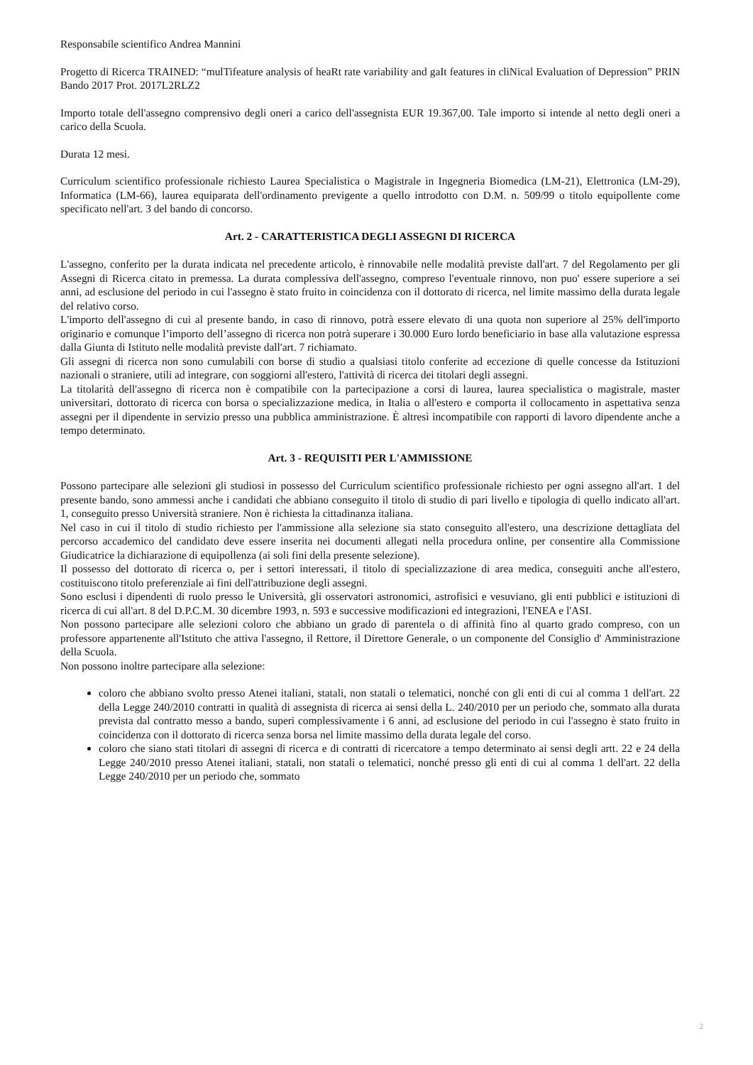Responsabile scientifico Andrea Mannini
Progetto di Ricerca TRAINED: “mulTifeature analysis of heaRt rate variability and gaIt features in cliNical Evaluation of Depression” PRIN Bando 2017 Prot. 2017L2RLZ2
Importo totale dell'assegno comprensivo degli oneri a carico dell'assegnista EUR 19.367,00. Tale importo si intende al netto degli oneri a carico della Scuola.
Durata 12 mesi.
Curriculum scientifico professionale richiesto Laurea Specialistica o Magistrale in Ingegneria Biomedica (LM-21), Elettronica (LM-29), Informatica (LM-66), laurea equiparata dell'ordinamento previgente a quello introdotto con D.M. n. 509/99 o titolo equipollente come specificato nell'art. 3 del bando di concorso.
Art. 2 - CARATTERISTICA DEGLI ASSEGNI DI RICERCA
L'assegno, conferito per la durata indicata nel precedente articolo, è rinnovabile nelle modalità previste dall'art. 7 del Regolamento per gli Assegni di Ricerca citato in premessa. La durata complessiva dell'assegno, compreso l'eventuale rinnovo, non puo' essere superiore a sei anni, ad esclusione del periodo in cui l'assegno è stato fruito in coincidenza con il dottorato di ricerca, nel limite massimo della durata legale del relativo corso.
L'importo dell'assegno di cui al presente bando, in caso di rinnovo, potrà essere elevato di una quota non superiore al 25% dell'importo originario e comunque l’importo dell’assegno di ricerca non potrà superare i 30.000 Euro lordo beneficiario in base alla valutazione espressa dalla Giunta di Istituto nelle modalità previste dall'art. 7 richiamato.
Gli assegni di ricerca non sono cumulabili con borse di studio a qualsiasi titolo conferite ad eccezione di quelle concesse da Istituzioni nazionali o straniere, utili ad integrare, con soggiorni all'estero, l'attività di ricerca dei titolari degli assegni.
La titolarità dell'assegno di ricerca non è compatibile con la partecipazione a corsi di laurea, laurea specialistica o magistrale, master universitari, dottorato di ricerca con borsa o specializzazione medica, in Italia o all'estero e comporta il collocamento in aspettativa senza assegni per il dipendente in servizio presso una pubblica amministrazione. È altresì incompatibile con rapporti di lavoro dipendente anche a tempo determinato.
Art. 3 - REQUISITI PER L'AMMISSIONE
Possono partecipare alle selezioni gli studiosi in possesso del Curriculum scientifico professionale richiesto per ogni assegno all'art. 1 del presente bando, sono ammessi anche i candidati che abbiano conseguito il titolo di studio di pari livello e tipologia di quello indicato all'art. 1, conseguito presso Università straniere. Non è richiesta la cittadinanza italiana.
Nel caso in cui il titolo di studio richiesto per l'ammissione alla selezione sia stato conseguito all'estero, una descrizione dettagliata del percorso accademico del candidato deve essere inserita nei documenti allegati nella procedura online, per consentire alla Commissione Giudicatrice la dichiarazione di equipollenza (ai soli fini della presente selezione).
Il possesso del dottorato di ricerca o, per i settori interessati, il titolo di specializzazione di area medica, conseguiti anche all'estero, costituiscono titolo preferenziale ai fini dell'attribuzione degli assegni.
Sono esclusi i dipendenti di ruolo presso le Università, gli osservatori astronomici, astrofisici e vesuviano, gli enti pubblici e istituzioni di ricerca di cui all'art. 8 del D.P.C.M. 30 dicembre 1993, n. 593 e successive modificazioni ed integrazioni, l'ENEA e l'ASI.
Non possono partecipare alle selezioni coloro che abbiano un grado di parentela o di affinità fino al quarto grado compreso, con un professore appartenente all'Istituto che attiva l'assegno, il Rettore, il Direttore Generale, o un componente del Consiglio d' Amministrazione della Scuola.
Non possono inoltre partecipare alla selezione:
coloro che abbiano svolto presso Atenei italiani, statali, non statali o telematici, nonché con gli enti di cui al comma 1 dell'art. 22 della Legge 240/2010 contratti in qualità di assegnista di ricerca ai sensi della L. 240/2010 per un periodo che, sommato alla durata prevista dal contratto messo a bando, superi complessivamente i 6 anni, ad esclusione del periodo in cui l'assegno è stato fruito in coincidenza con il dottorato di ricerca senza borsa nel limite massimo della durata legale del corso.
coloro che siano stati titolari di assegni di ricerca e di contratti di ricercatore a tempo determinato ai sensi degli artt. 22 e 24 della Legge 240/2010 presso Atenei italiani, statali, non statali o telematici, nonché presso gli enti di cui al comma 1 dell'art. 22 della Legge 240/2010 per un periodo che, sommato
2